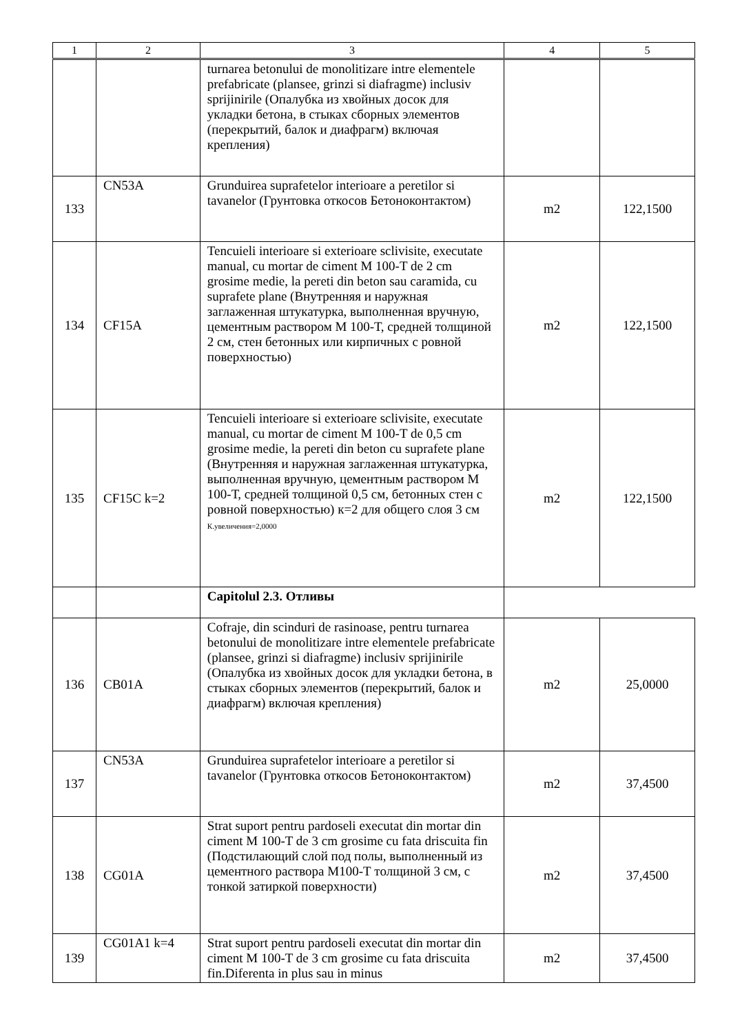| 1 | 2 | 3 | 4 | 5 |
| --- | --- | --- | --- | --- |
| | | turnarea betonului de monolitizare intre elementele prefabricate (plansee, grinzi si diafragme) inclusiv sprijinirile (Опалубка из хвойных досок для укладки бетона, в стыках сборных элементов (перекрытий, балок и диафрагм) включая крепления) | | |
| 133 | CN53A | Grunduirea suprafetelor interioare a peretilor si tavanelor (Грунтовка откосов Бетоноконтактом) | m2 | 122,1500 |
| 134 | CF15A | Tencuieli interioare si exterioare sclivisite, executate manual, cu mortar de ciment M 100-T de 2 cm grosime medie, la pereti din beton sau caramida, cu suprafete plane (Внутренняя и наружная заглаженная штукатурка, выполненная вручную, цементным раствором М 100-Т, средней толщиной 2 см, стен бетонных или кирпичных с ровной поверхностью) | m2 | 122,1500 |
| 135 | CF15C k=2 | Tencuieli interioare si exterioare sclivisite, executate manual, cu mortar de ciment M 100-T de 0,5 cm grosime medie, la pereti din beton cu suprafete plane (Внутренняя и наружная заглаженная штукатурка, выполненная вручную, цементным раствором М 100-Т, средней толщиной 0,5 см, бетонных стен с ровной поверхностью) к=2 для общего слоя 3 см К.увеличения=2,0000 | m2 | 122,1500 |
| | | Capitolul 2.3. Отливы | | |
| 136 | CB01A | Cofraje, din scinduri de rasinoase, pentru turnarea betonului de monolitizare intre elementele prefabricate (plansee, grinzi si diafragme) inclusiv sprijinirile (Опалубка из хвойных досок для укладки бетона, в стыках сборных элементов (перекрытий, балок и диафрагм) включая крепления) | m2 | 25,0000 |
| 137 | CN53A | Grunduirea suprafetelor interioare a peretilor si tavanelor (Грунтовка откосов Бетоноконтактом) | m2 | 37,4500 |
| 138 | CG01A | Strat suport pentru pardoseli executat din mortar din ciment M 100-T de 3 cm grosime cu fata driscuita fin (Подстилающий слой под полы, выполненный из цементного раствора М100-Т толщиной 3 см, с тонкой затиркой поверхности) | m2 | 37,4500 |
| 139 | CG01A1 k=4 | Strat suport pentru pardoseli executat din mortar din ciment M 100-T de 3 cm grosime cu fata driscuita fin.Diferenta in plus sau in minus | m2 | 37,4500 |